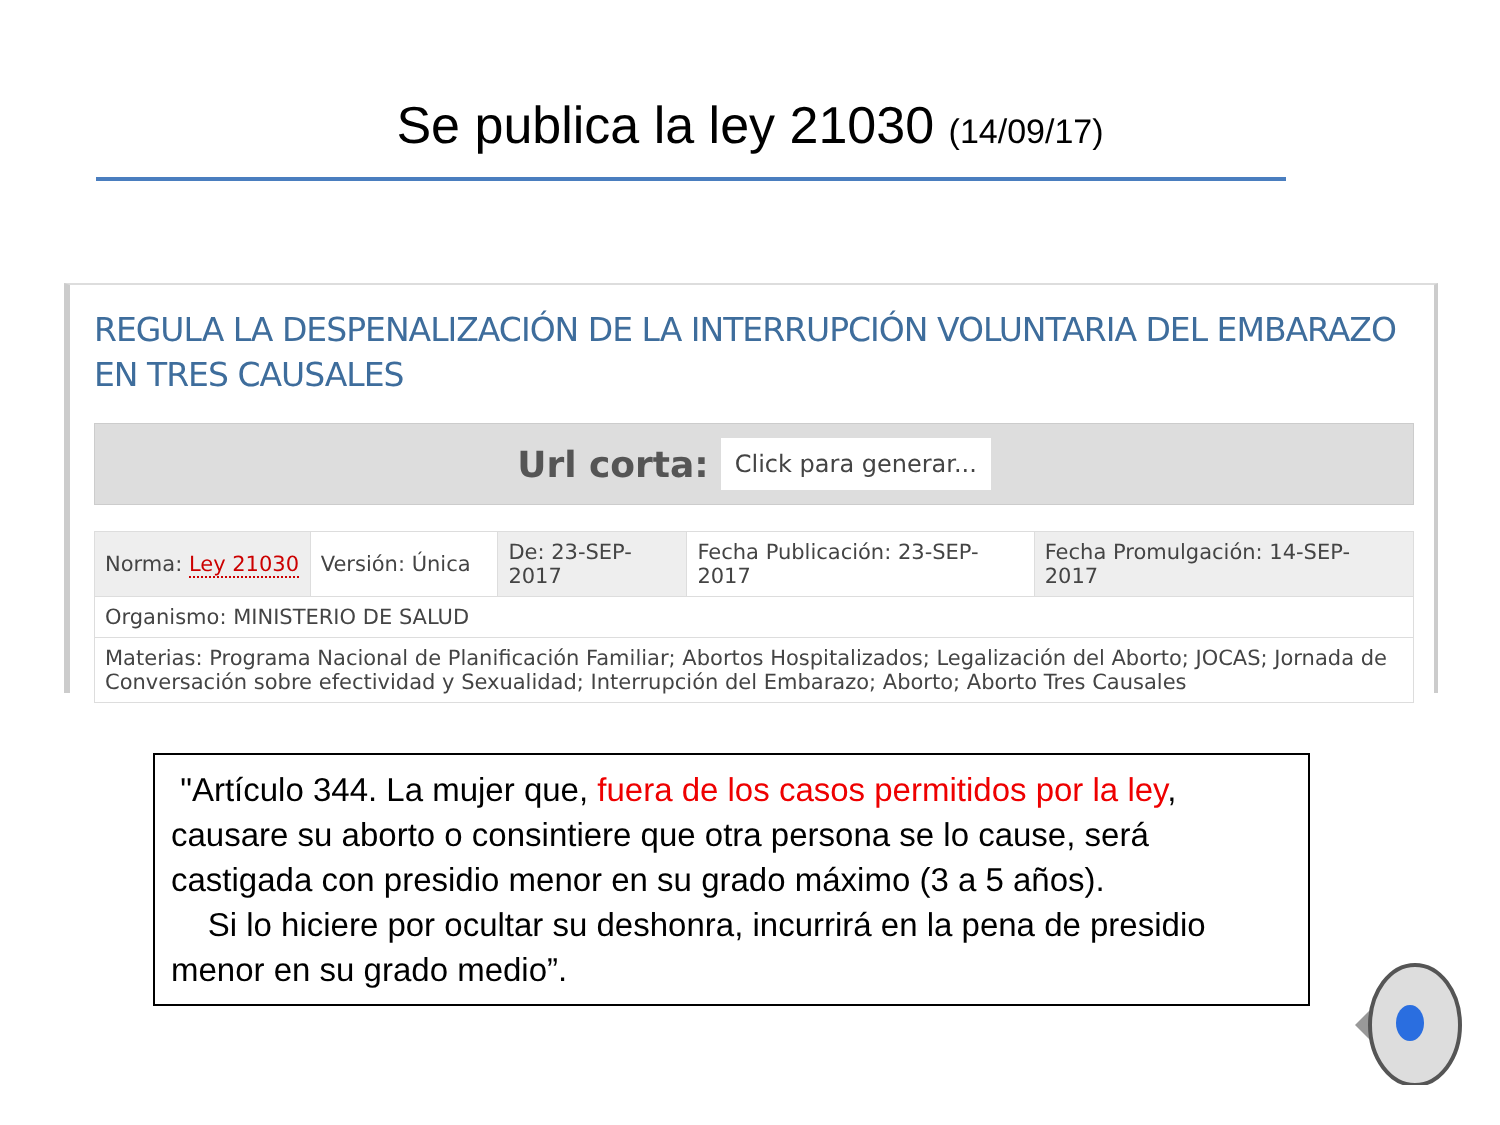Se publica la ley 21030 (14/09/17)
REGULA LA DESPENALIZACIÓN DE LA INTERRUPCIÓN VOLUNTARIA DEL EMBARAZO EN TRES CAUSALES
Url corta: Click para generar...
| Norma: Ley 21030 | Versión: Única | De: 23-SEP-2017 | Fecha Publicación: 23-SEP-2017 | Fecha Promulgación: 14-SEP-2017 |
| Organismo: MINISTERIO DE SALUD | | | | |
| Materias: Programa Nacional de Planificación Familiar; Abortos Hospitalizados; Legalización del Aborto; JOCAS; Jornada de Conversación sobre efectividad y Sexualidad; Interrupción del Embarazo; Aborto; Aborto Tres Causales | | | | |
"Artículo 344. La mujer que, fuera de los casos permitidos por la ley, causare su aborto o consintiere que otra persona se lo cause, será castigada con presidio menor en su grado máximo (3 a 5 años).
Si lo hiciere por ocultar su deshonra, incurrirá en la pena de presidio menor en su grado medio”.